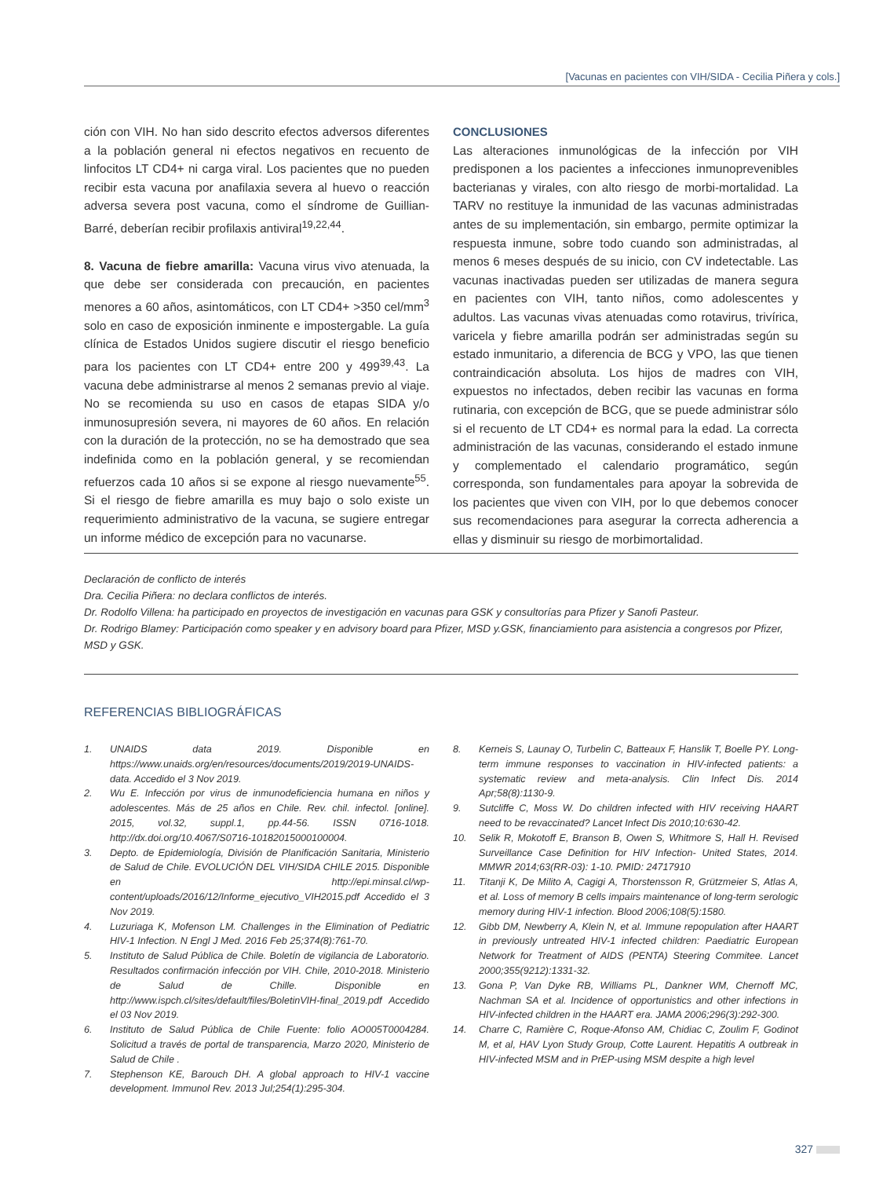[Vacunas en pacientes con VIH/SIDA - Cecilia Piñera y cols.]
ción con VIH. No han sido descrito efectos adversos diferentes a la población general ni efectos negativos en recuento de linfocitos LT CD4+ ni carga viral. Los pacientes que no pueden recibir esta vacuna por anafilaxia severa al huevo o reacción adversa severa post vacuna, como el síndrome de Guillian-Barré, deberían recibir profilaxis antiviral<sup>19,22,44</sup>.
8. Vacuna de fiebre amarilla: Vacuna virus vivo atenuada, la que debe ser considerada con precaución, en pacientes menores a 60 años, asintomáticos, con LT CD4+ >350 cel/mm<sup>3</sup> solo en caso de exposición inminente e impostergable. La guía clínica de Estados Unidos sugiere discutir el riesgo beneficio para los pacientes con LT CD4+ entre 200 y 499<sup>39,43</sup>. La vacuna debe administrarse al menos 2 semanas previo al viaje. No se recomienda su uso en casos de etapas SIDA y/o inmunosupresión severa, ni mayores de 60 años. En relación con la duración de la protección, no se ha demostrado que sea indefinida como en la población general, y se recomiendan refuerzos cada 10 años si se expone al riesgo nuevamente<sup>55</sup>. Si el riesgo de fiebre amarilla es muy bajo o solo existe un requerimiento administrativo de la vacuna, se sugiere entregar un informe médico de excepción para no vacunarse.
CONCLUSIONES
Las alteraciones inmunológicas de la infección por VIH predisponen a los pacientes a infecciones inmunoprevenibles bacterianas y virales, con alto riesgo de morbi-mortalidad. La TARV no restituye la inmunidad de las vacunas administradas antes de su implementación, sin embargo, permite optimizar la respuesta inmune, sobre todo cuando son administradas, al menos 6 meses después de su inicio, con CV indetectable. Las vacunas inactivadas pueden ser utilizadas de manera segura en pacientes con VIH, tanto niños, como adolescentes y adultos. Las vacunas vivas atenuadas como rotavirus, trivírica, varicela y fiebre amarilla podrán ser administradas según su estado inmunitario, a diferencia de BCG y VPO, las que tienen contraindicación absoluta. Los hijos de madres con VIH, expuestos no infectados, deben recibir las vacunas en forma rutinaria, con excepción de BCG, que se puede administrar sólo si el recuento de LT CD4+ es normal para la edad. La correcta administración de las vacunas, considerando el estado inmune y complementado el calendario programático, según corresponda, son fundamentales para apoyar la sobrevida de los pacientes que viven con VIH, por lo que debemos conocer sus recomendaciones para asegurar la correcta adherencia a ellas y disminuir su riesgo de morbimortalidad.
Declaración de conflicto de interés
Dra. Cecilia Piñera: no declara conflictos de interés.
Dr. Rodolfo Villena: ha participado en proyectos de investigación en vacunas para GSK y consultorías para Pfizer y Sanofi Pasteur.
Dr. Rodrigo Blamey: Participación como speaker y en advisory board para Pfizer, MSD y.GSK, financiamiento para asistencia a congresos por Pfizer, MSD y GSK.
REFERENCIAS BIBLIOGRÁFICAS
1. UNAIDS data 2019. Disponible en https://www.unaids.org/en/resources/documents/2019/2019-UNAIDS-data. Accedido el 3 Nov 2019.
2. Wu E. Infección por virus de inmunodeficiencia humana en niños y adolescentes. Más de 25 años en Chile. Rev. chil. infectol. [online]. 2015, vol.32, suppl.1, pp.44-56. ISSN 0716-1018. http://dx.doi.org/10.4067/S0716-10182015000100004.
3. Depto. de Epidemiología, División de Planificación Sanitaria, Ministerio de Salud de Chile. EVOLUCIÓN DEL VIH/SIDA CHILE 2015. Disponible en http://epi.minsal.cl/wp-content/uploads/2016/12/Informe_ejecutivo_VIH2015.pdf Accedido el 3 Nov 2019.
4. Luzuriaga K, Mofenson LM. Challenges in the Elimination of Pediatric HIV-1 Infection. N Engl J Med. 2016 Feb 25;374(8):761-70.
5. Instituto de Salud Pública de Chile. Boletín de vigilancia de Laboratorio. Resultados confirmación infección por VIH. Chile, 2010-2018. Ministerio de Salud de Chille. Disponible en http://www.ispch.cl/sites/default/files/BoletinVIH-final_2019.pdf Accedido el 03 Nov 2019.
6. Instituto de Salud Pública de Chile Fuente: folio AO005T0004284. Solicitud a través de portal de transparencia, Marzo 2020, Ministerio de Salud de Chile .
7. Stephenson KE, Barouch DH. A global approach to HIV-1 vaccine development. Immunol Rev. 2013 Jul;254(1):295-304.
8. Kerneis S, Launay O, Turbelin C, Batteaux F, Hanslik T, Boelle PY. Long-term immune responses to vaccination in HIV-infected patients: a systematic review and meta-analysis. Clin Infect Dis. 2014 Apr;58(8):1130-9.
9. Sutcliffe C, Moss W. Do children infected with HIV receiving HAART need to be revaccinated? Lancet Infect Dis 2010;10:630-42.
10. Selik R, Mokotoff E, Branson B, Owen S, Whitmore S, Hall H. Revised Surveillance Case Definition for HIV Infection- United States, 2014. MMWR 2014;63(RR-03): 1-10. PMID: 24717910
11. Titanji K, De Milito A, Cagigi A, Thorstensson R, Grützmeier S, Atlas A, et al. Loss of memory B cells impairs maintenance of long-term serologic memory during HIV-1 infection. Blood 2006;108(5):1580.
12. Gibb DM, Newberry A, Klein N, et al. Immune repopulation after HAART in previously untreated HIV-1 infected children: Paediatric European Network for Treatment of AIDS (PENTA) Steering Commitee. Lancet 2000;355(9212):1331-32.
13. Gona P, Van Dyke RB, Williams PL, Dankner WM, Chernoff MC, Nachman SA et al. Incidence of opportunistics and other infections in HIV-infected children in the HAART era. JAMA 2006;296(3):292-300.
14. Charre C, Ramière C, Roque-Afonso AM, Chidiac C, Zoulim F, Godinot M, et al, HAV Lyon Study Group, Cotte Laurent. Hepatitis A outbreak in HIV-infected MSM and in PrEP-using MSM despite a high level
327